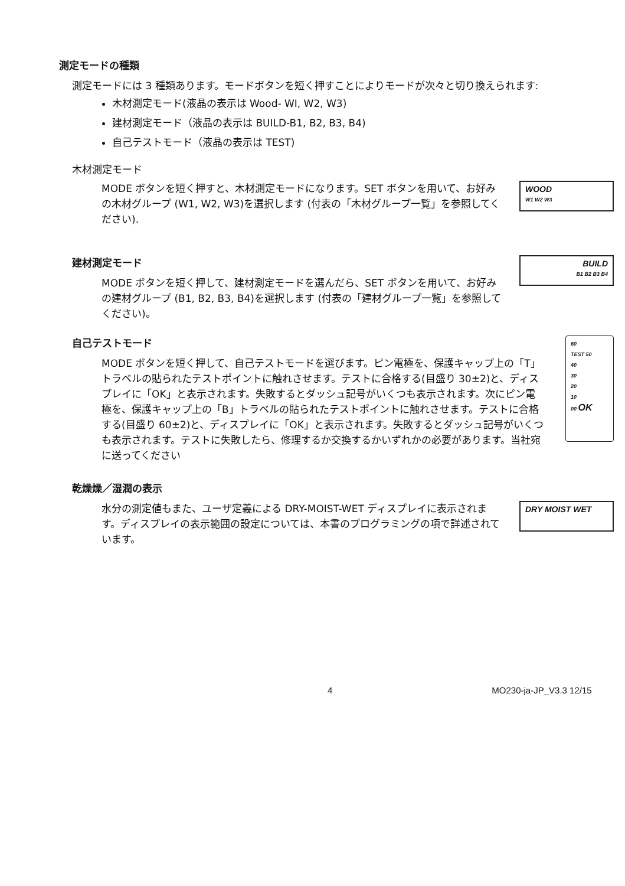測定モードの種類
測定モードには 3 種類あります。モードボタンを短く押すことによりモードが次々と切り換えられます:
木材測定モード(液晶の表示は Wood- WI, W2, W3)
建材測定モード（液晶の表示は BUILD-B1, B2, B3, B4)
自己テストモード（液晶の表示は TEST)
木材測定モード
MODE ボタンを短く押すと、木材測定モードになります。SET ボタンを用いて、お好みの木材グループ (W1, W2, W3)を選択します (付表の「木材グループ一覧」を参照してください).
WOOD
W1 W2 W3
建材測定モード
MODE ボタンを短く押して、建材測定モードを選んだら、SET ボタンを用いて、お好みの建材グループ (B1, B2, B3, B4)を選択します (付表の「建材グループ一覧」を参照してください)。
BUILD
B1 B2 B3 B4
自己テストモード
MODE ボタンを短く押して、自己テストモードを選びます。ピン電極を、保護キャップ上の「T」トラベルの貼られたテストポイントに触れさせます。テストに合格する(目盛り 30±2)と、ディスプレイに「OK」と表示されます。失敗するとダッシュ記号がいくつも表示されます。次にピン電極を、保護キャップ上の「B」トラベルの貼られたテストポイントに触れさせます。テストに合格する(目盛り 60±2)と、ディスプレイに「OK」と表示されます。失敗するとダッシュ記号がいくつも表示されます。テストに失敗したら、修理するか交換するかいずれかの必要があります。当社宛に送ってください
60
TEST 50
40
30
20
10
00 OK
乾燥燥／湿潤の表示
水分の測定値もまた、ユーザ定義による DRY-MOIST-WET ディスプレイに表示されます。ディスプレイの表示範囲の設定については、本書のプログラミングの項で詳述されています。
DRY MOIST WET
4 MO230-ja-JP_V3.3 12/15